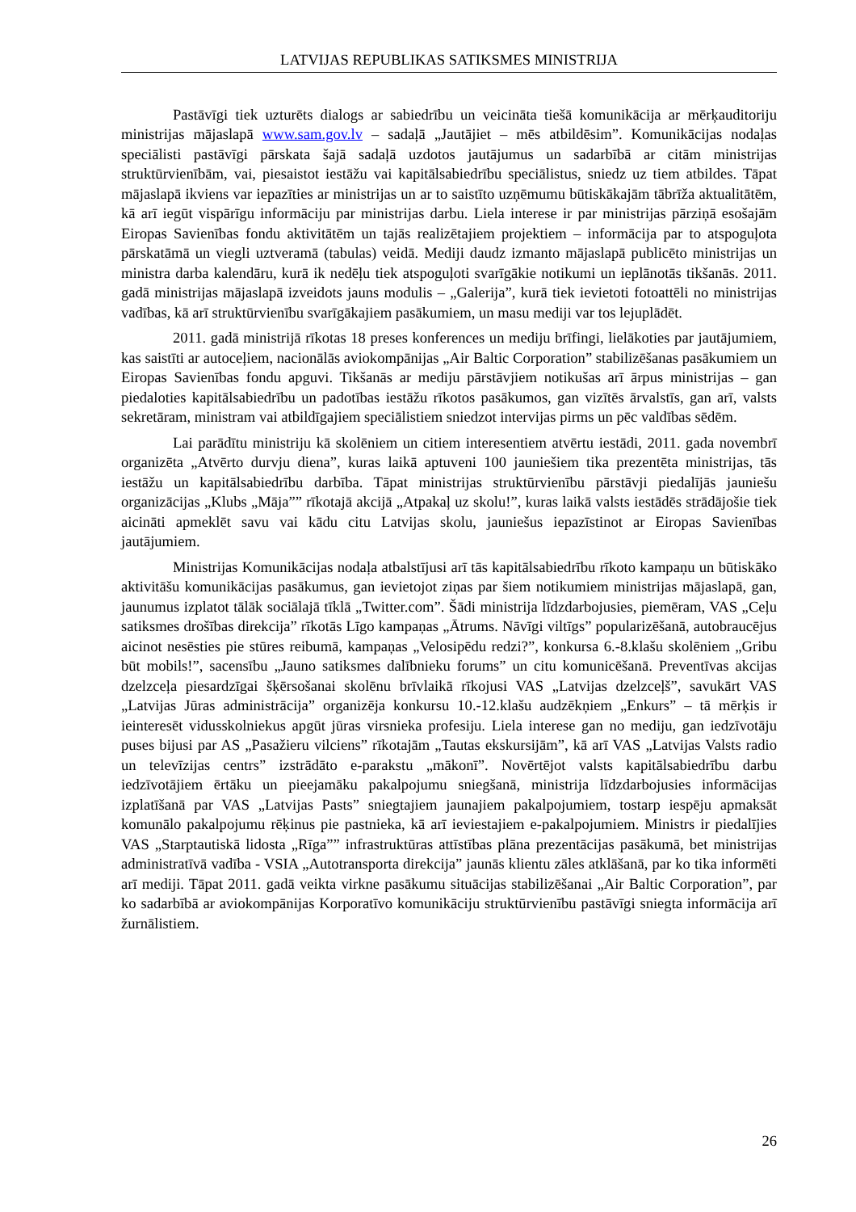LATVIJAS REPUBLIKAS SATIKSMES MINISTRIJA
Pastāvīgi tiek uzturēts dialogs ar sabiedrību un veicināta tiešā komunikācija ar mērķauditoriju ministrijas mājaslapā www.sam.gov.lv – sadaļā „Jautājiet – mēs atbildēsim”. Komunikācijas nodaļas speciālisti pastāvīgi pārskata šajā sadaļā uzdotos jautājumus un sadarbībā ar citām ministrijas struktūrvienībām, vai, piesaistot iestāžu vai kapitālsabiedrību speciālistus, sniedz uz tiem atbildes. Tāpat mājaslapā ikviens var iepazīties ar ministrijas un ar to saistīto uzņēmumu būtiskākajām tābrīža aktualitātēm, kā arī iegūt vispārīgu informāciju par ministrijas darbu. Liela interese ir par ministrijas pārziņā esošajām Eiropas Savienības fondu aktivitātēm un tajās realizētajiem projektiem – informācija par to atspoguļota pārskatāmā un viegli uztveramā (tabulas) veidā. Mediji daudz izmanto mājaslapā publicēto ministrijas un ministra darba kalendāru, kurā ik nedēļu tiek atspoguļoti svarīgākie notikumi un ieplānotās tikšanās. 2011. gadā ministrijas mājaslapā izveidots jauns modulis – „Galerija”, kurā tiek ievietoti fotoattēli no ministrijas vadības, kā arī struktūrvienību svarīgākajiem pasākumiem, un masu mediji var tos lejuplādēt.
2011. gadā ministrijā rīkotas 18 preses konferences un mediju brīfingi, lielākoties par jautājumiem, kas saistīti ar autoceļiem, nacionālās aviokompānijas „Air Baltic Corporation” stabilizēšanas pasākumiem un Eiropas Savienības fondu apguvi. Tikšanās ar mediju pārstāvjiem notikušas arī ārpus ministrijas – gan piedaloties kapitālsabiedrību un padotības iestāžu rīkotos pasākumos, gan vizītēs ārvalstīs, gan arī, valsts sekretāram, ministram vai atbildīgajiem speciālistiem sniedzot intervijas pirms un pēc valdības sēdēm.
Lai parādītu ministriju kā skolēniem un citiem interesentiem atvērtu iestādi, 2011. gada novembrī organizēta „Atvērto durvju diena”, kuras laikā aptuveni 100 jauniešiem tika prezentēta ministrijas, tās iestāžu un kapitālsabiedrību darbība. Tāpat ministrijas struktūrvienību pārstāvji piedalījās jauniešu organizācijas „Klubs „Māja”” rīkotajā akcijā „Atpakaļ uz skolu!”, kuras laikā valsts iestādēs strādājošie tiek aicināti apmeklēt savu vai kādu citu Latvijas skolu, jauniešus iepazīstinot ar Eiropas Savienības jautājumiem.
Ministrijas Komunikācijas nodaļa atbalstījusi arī tās kapitālsabiedrību rīkoto kampaņu un būtiskāko aktivitāšu komunikācijas pasākumus, gan ievietojot ziņas par šiem notikumiem ministrijas mājaslapā, gan, jaunumus izplatot tālāk sociālajā tīklā „Twitter.com”. Šādi ministrija līdzdarbojusies, piemēram, VAS „Ceļu satiksmes drošības direkcija” rīkotās Līgo kampaņas „Ātrums. Nāvīgi viltīgs” popularizēšanā, autobraucējus aicinot nesēsties pie stūres reibumā, kampaņas „Velosipēdu redzi?”, konkursa 6.-8.klašu skolēniem „Gribu būt mobils!”, sacensību „Jauno satiksmes dalībnieku forums” un citu komunicēšanā. Preventīvas akcijas dzelzceļa piesardzīgai šķērsošanai skolēnu brīvlaikā rīkojusi VAS „Latvijas dzelzceļš”, savukārt VAS „Latvijas Jūras administrācija” organizēja konkursu 10.-12.klašu audzēkņiem „Enkurs” – tā mērķis ir ieinteresēt vidusskolniekus apgūt jūras virsnieka profesiju. Liela interese gan no mediju, gan iedzīvotāju puses bijusi par AS „Pasažieru vilciens” rīkotajām „Tautas ekskursijām”, kā arī VAS „Latvijas Valsts radio un televīzijas centrs” izstrādāto e-parakstu „mākonī”. Novērtējot valsts kapitālsabiedrību darbu iedzīvotājiem ērtāku un pieejamāku pakalpojumu sniegšanā, ministrija līdzdarbojusies informācijas izplatīšanā par VAS „Latvijas Pasts” sniegtajiem jaunajiem pakalpojumiem, tostarp iespēju apmaksāt komunālo pakalpojumu rēķinus pie pastnieka, kā arī ieviestajiem e-pakalpojumiem. Ministrs ir piedalījies VAS „Starptautiskā lidosta „Rīga”” infrastruktūras attīstības plāna prezentācijas pasākumā, bet ministrijas administratīvā vadība - VSIA „Autotransporta direkcija” jaunās klientu zāles atklāšanā, par ko tika informēti arī mediji. Tāpat 2011. gadā veikta virkne pasākumu situācijas stabilizēšanai „Air Baltic Corporation”, par ko sadarbībā ar aviokompānijas Korporatīvo komunikāciju struktūrvienību pastāvīgi sniegta informācija arī žurnālistiem.
26